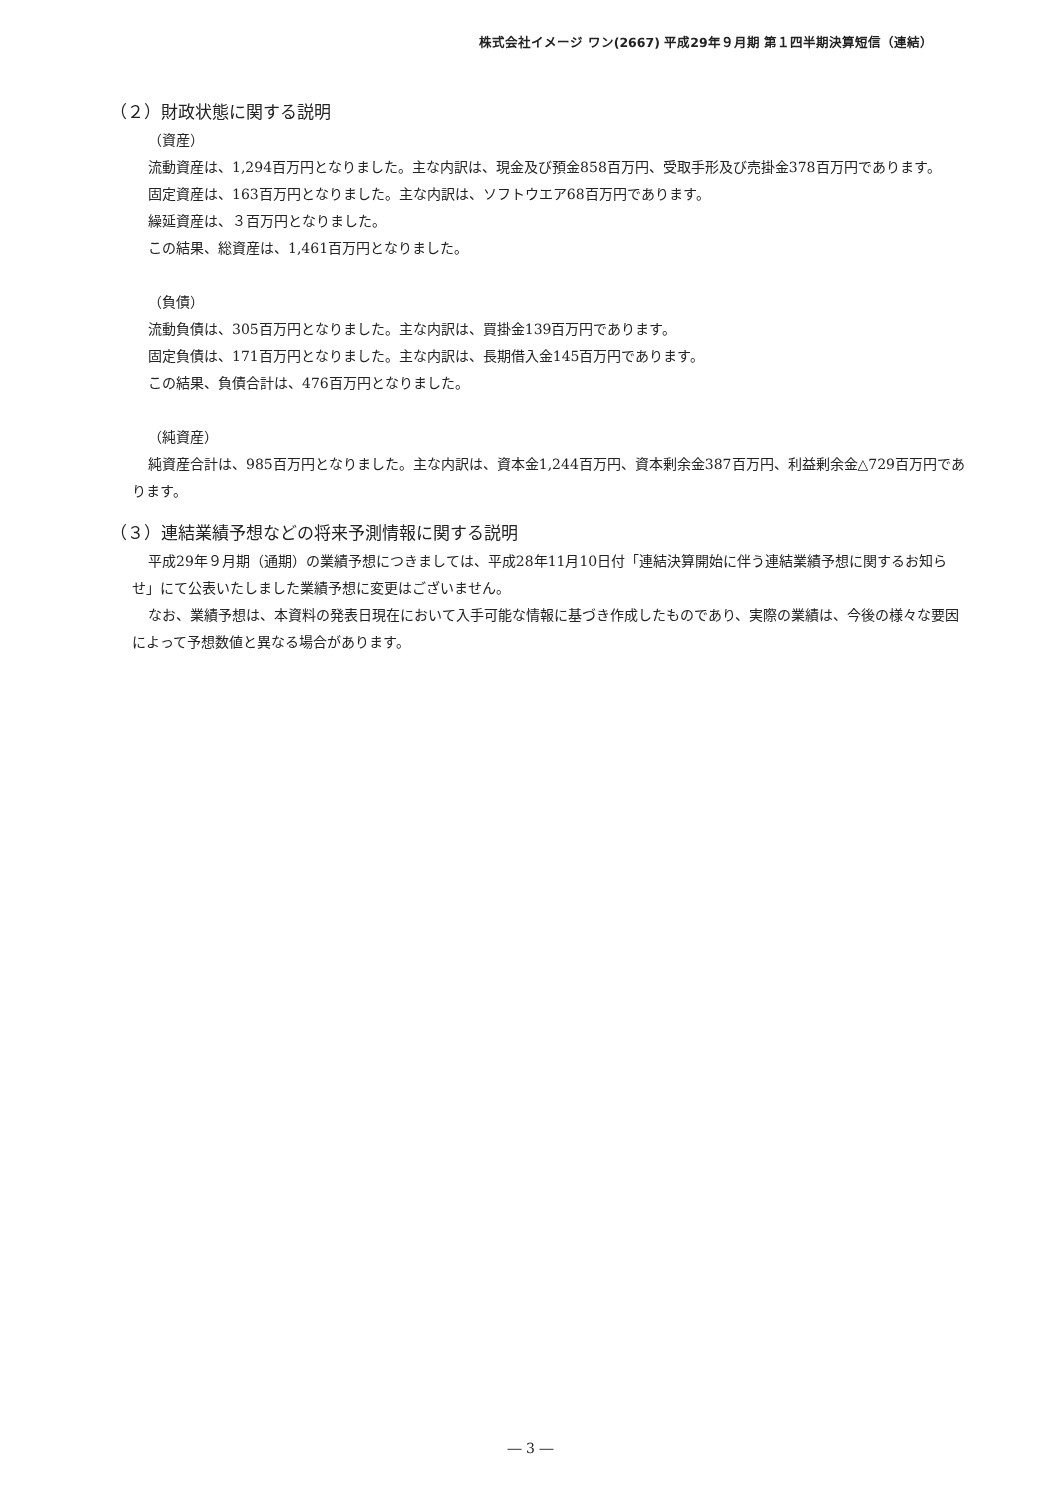株式会社イメージ ワン(2667) 平成29年９月期 第１四半期決算短信（連結）
（２）財政状態に関する説明
（資産）
流動資産は、1,294百万円となりました。主な内訳は、現金及び預金858百万円、受取手形及び売掛金378百万円であります。
固定資産は、163百万円となりました。主な内訳は、ソフトウエア68百万円であります。
繰延資産は、３百万円となりました。
この結果、総資産は、1,461百万円となりました。
（負債）
流動負債は、305百万円となりました。主な内訳は、買掛金139百万円であります。
固定負債は、171百万円となりました。主な内訳は、長期借入金145百万円であります。
この結果、負債合計は、476百万円となりました。
（純資産）
純資産合計は、985百万円となりました。主な内訳は、資本金1,244百万円、資本剰余金387百万円、利益剰余金△729百万円であります。
（３）連結業績予想などの将来予測情報に関する説明
平成29年９月期（通期）の業績予想につきましては、平成28年11月10日付「連結決算開始に伴う連結業績予想に関するお知らせ」にて公表いたしました業績予想に変更はございません。
なお、業績予想は、本資料の発表日現在において入手可能な情報に基づき作成したものであり、実際の業績は、今後の様々な要因によって予想数値と異なる場合があります。
― 3 ―